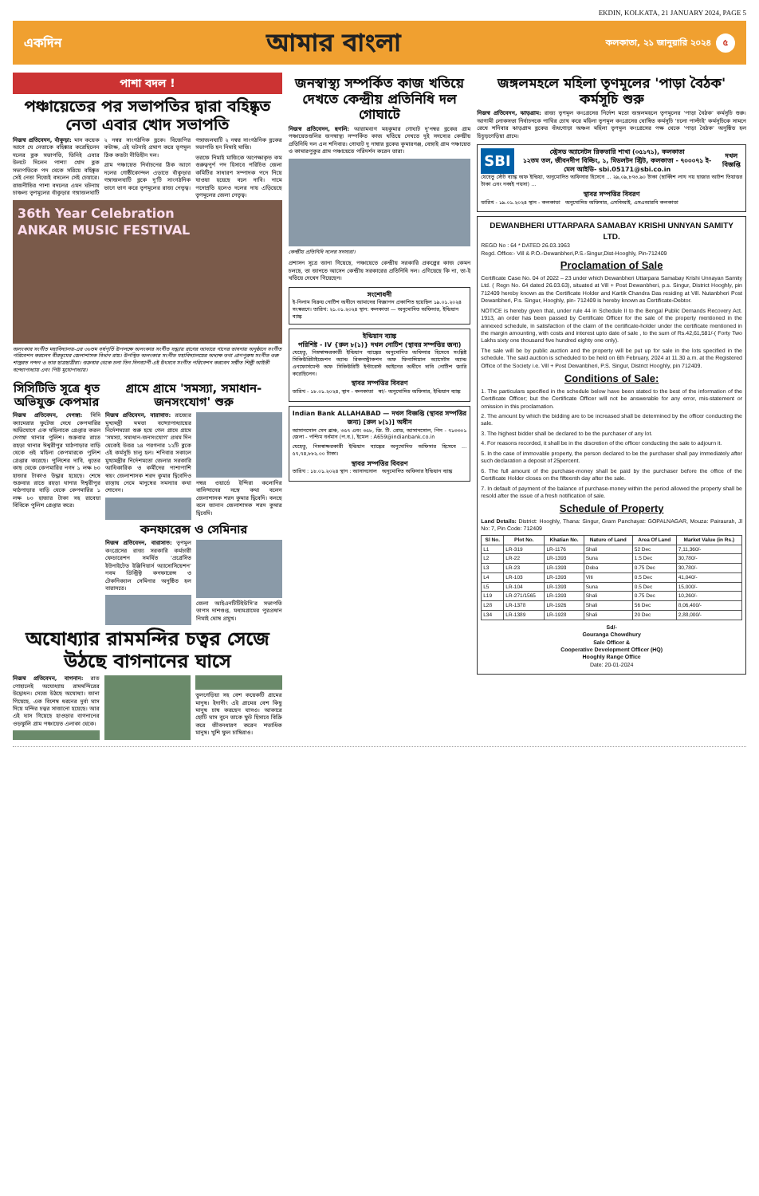EKDIN, KOLKATA, 21 JANUARY 2024, PAGE 5
একদিন
আমার বাংলা
কলকাতা, ২১ জানুয়ারি ২০২৪ ৫
পাশা বদল !
পঞ্চায়েতের পর সভাপতির দ্বারা বহিষ্কৃত নেতা এবার খোদ সভাপতি
নিজস্ব প্রতিবেদন, বাঁকুড়া: মাস কয়েক আগে যে নেতাকে বহিষ্কার করেছিলেন দলের ব্লক সভাপতি, তিনিই এবার উলটে দিলেন পাশা! খোদ ব্লক সভাপতিকে পদ থেকে সরিয়ে বহিষ্কৃত সেই নেতা নিজেই বসলেন সেই চেয়ারে। রাজনীতির পাশা বদলের এমন ঘটনায় চাঞ্চল্য তৃণমূলের বাঁকুড়ার গঙ্গাজলঘাটি ২ নম্বর সাংগঠনিক ব্লকে। বিজেপির কটাক্ষ, এই ঘটনাই প্রমাণ করে তৃণমূল ঠিক কতটা নীতিহীন দল।
গ্রাম পঞ্চায়েত নির্বাচনের ঠিক আগে দলের গোষ্ঠীকোন্দল এড়াতে বাঁকুড়ার গঙ্গাজলঘাটি ব্লকে দু'টি সাংগঠনিক ভাগে ভাগ করে তৃণমূলের রাজ্য নেতৃত্ব। গঙ্গাজলঘাটি ২ নম্বর সাংগঠনিক ব্লকের সভাপতি হন নিমাই মাজি।
তরফে নিমাই মাজিকে অপেক্ষাকৃত কম গুরুত্বপূর্ণ পদ হিসাবে পরিচিত জেলা কমিটির সাধারণ সম্পাদক পদে নিয়ে যাওয়া হয়েছে বলে দাবি। নামে পদোন্নতি হলেও দলের দায় এড়িয়েছে তৃণমূলের জেলা নেতৃত্ব।
36th Year Celebration
ANKAR MUSIC FESTIVAL
অলংকার সংগীত মহাবিদ্যালয়-এর ৩৬তম বর্ষপূর্তি উপলক্ষে অলংকার সংগীত সন্ধ্যায় রাগের আধারে গানের ভাবনায় অনুষ্ঠানে সংগীত পরিবেশন করলেন বীরভূমের জেলাশাসক বিধান রায়। উপস্থিত অলংকার সংগীত মহাবিদ্যালয়ের অধ্যক্ষ তথা প্রাণপুরুষ সংগীত গুরু শাস্ত্ররত নন্দন ও তার ছাত্রছাত্রীরা। শুক্রবার থেকে চলা তিন দিনব্যাপী এই উৎসবে সংগীত পরিবেশন করবেন সঙ্গীত শিল্পী আইভী বন্দ্যোপাধ্যায় এবং পিউ মুখোপাধ্যায়।
সিসিটিভি সূত্রে ধৃত অভিযুক্ত কেপমার
নিজস্ব প্রতিবেদন, দেগঙ্গা: সিসি ক্যামেরার ফুটেজ দেখে কেপমারির অভিযোগে এক মহিলাকে গ্রেপ্তার করল দেগঙ্গা থানার পুলিশ। শুক্রবার রাতে রহড়া থানার ঈশ্বরীপুর মাঠপাড়ার বাড়ি থেকে ওই মহিলা কেপমারকে পুলিশ গ্রেপ্তার করেছে। পুলিশের দাবি, ধৃতের কাছ থেকে কেপমারির নগদ ১ লক্ষ ৮০ হাজার টাকাও উদ্ধার হয়েছে। শেষে শুক্রবার রাতে রহড়া থানার ঈশ্বরীপুর মাঠপাড়ার বাড়ি থেকে কেপমারির ১ লক্ষ ৮০ হাজার টাকা সহ রাবেয়া বিবিকে পুলিশ গ্রেপ্তার করে।
গ্রামে গ্রামে 'সমস্যা, সমাধান-জনসংযোগ' শুরু
নিজস্ব প্রতিবেদন, বারাসাত: রাজ্যের মুখ্যমন্ত্রী মমতা বন্দ্যোপাধ্যায়ের নির্দেশমতো শুরু হয়ে গেল গ্রামে গ্রামে 'সমস্যা, সমাধান-জনসংযোগ' প্রথম দিন থেকেই উত্তর ২৪ পরগনার ২২টি ব্লকে এই কর্মসূচি চালু হল। শনিবার সকালে মুখ্যমন্ত্রীর নির্দেশমতো জেলার সরকারি আধিকারিক ও কর্মীদের পাশাপাশি স্বয়ং জেলাশাসক শরদ কুমার দ্বিবেদিও রাস্তায় নেমে মানুষের সমস্যার কথা শোনেন।
নম্বর ওয়ার্ডে ইন্দিরা কলোনির বাসিন্দাদের সঙ্গে কথা বলেন জেলাশাসক শরদ কুমার দ্বিবেদি। বলছে বলে জানান জেলাশাসক শরদ কুমার দ্বিবেদি।
কনফারেন্স ও সেমিনার
নিজস্ব প্রতিবেদন, বারাসাত: তৃণমূল কংগ্রেসের রাজ্য সরকারি কর্মচারী ফেডারেশন সমর্থিত 'প্রগ্রেসিভ ইউনাইটেড ইঞ্জিনিয়ার্স অ্যাসোসিয়েশন' নবম ডিস্ট্রিক্ট কনফারেন্স ও টেকনিক্যাল সেমিনার অনুষ্ঠিত হল বারাসতে।
জেলা আইএনটিটিইউসি'র সভাপতি তাপস দাশগুপ্ত, মধ্যমগ্রামের পুরপ্রধান নিমাই ঘোষ প্রমুখ।
অযোধ্যার রামমন্দির চত্বর সেজে উঠছে বাগনানের ঘাসে
নিজস্ব প্রতিবেদন, বাগনান: রাত পোহালেই অযোধ্যায় রামমন্দিরের উদ্বোধন। সেজে উঠছে অযোধ্যা। জানা গিয়েছে, এক বিশেষ ধরনের দুর্বা ঘাস দিয়ে মন্দির চত্বর সাজানো হয়েছে। আর এই ঘাস গিয়েছে হাওড়ার বাগনানের ওড়ফুলি গ্রাম পঞ্চায়েত এলাকা থেকে।
ভুলগেড়িয়া সহ বেশ কয়েকটি গ্রামের মানুষ। ইদানীং এই গ্রামের বেশ কিছু মানুষ চাষ করছেন ঘাসও। আকারে ছোটি ঘাস বুনে তাকে ফুট হিসাবে বিক্রি করে জীবনধারণ করেন শতাধিক মানুষ। খুশি ফুল চাষিরাও।
জনস্বাস্থ্য সম্পর্কিত কাজ খতিয়ে দেখতে কেন্দ্রীয় প্রতিনিধি দল গোঘাটে
নিজস্ব প্রতিবেদন, হুগলি: আরামবাগ মহকুমার গোঘাট দু'নম্বর ব্লকের গ্রাম পঞ্চায়েতগুলির জনস্বাস্থ্য সম্পর্কিত কাজ খতিয়ে দেখতে দুই সদস্যের কেন্দ্রীয় প্রতিনিধি দল এল শনিবার। গোঘাট দু নাম্বার ব্লকের কুমারগঞ্জ, বেঙ্গাই গ্রাম পঞ্চায়েত ও কামারপুকুর গ্রাম পঞ্চায়েতে পরিদর্শন করেন তারা।
কেন্দ্রীয় প্রতিনিধি দলের সদস্যরা।
প্রশাসন সূত্রে জানা গিয়েছে, পঞ্চায়েতে কেন্দ্রীয় সরকারি প্রকল্পের কাজ কেমন চলছে, তা জানতে আসেন কেন্দ্রীয় সরকারের প্রতিনিধি দল। এগিয়েছে কি না, তা-ই খতিয়ে দেখেন গিয়েছেন।
সংশোধনী
ই-নিলাম বিক্রয় নোটিশ অধীনে আমাদের বিজ্ঞাপন প্রকাশিত হয়েছিল ১৯.০১.২০২৪ সংস্করণে। তারিখ: ২১.০১.২০২৪ স্থান: কলকাতা — অনুমোদিত অফিসার, ইন্ডিয়ান ব্যাঙ্ক
ইন্ডিয়ান ব্যাঙ্ক
পরিশিষ্ট - IV {রুল ৮(১)} দখল নোটিশ (স্থাবর সম্পত্তির জন্য)
যেহেতু, নিম্নস্বাক্ষরকারী ইন্ডিয়ান ব্যাঙ্কের অনুমোদিত অফিসার হিসেবে সংশ্লিষ্ট সিকিউরিটাইজেশন অ্যান্ড রিকনস্ট্রাকশন অফ ফিনান্সিয়াল অ্যাসেটস অ্যান্ড এনফোর্সমেন্ট অফ সিকিউরিটি ইন্টারেস্ট আইনের অধীনে দাবি নোটিশ জারি করেছিলেন।
স্থাবর সম্পত্তির বিবরণ
তারিখ - ১৮.০১.২০২৪, স্থান - কলকাতা স্বা/- অনুমোদিত অফিসার, ইন্ডিয়ান ব্যাঙ্ক
Indian Bank ALLAHABAD — দখল বিজ্ঞপ্তি (স্থাবর সম্পত্তির জন্য) [রুল ৮(১)] অধীন
আসানসোল মেন ব্রাঞ্চ, ৩৫৭ এবং ৩৫৮, জি. টি. রোড, আসানসোল, পিন - ৭১৩৩০১ জেলা - পশ্চিম বর্ধমান (প.ব.), ইমেল : A659@indianbank.co.in
যেহেতু, নিম্নস্বাক্ষরকারী ইন্ডিয়ান ব্যাঙ্কের অনুমোদিত অফিসার হিসেবে ... ৫৭,৭৪,৮৮২.০০ টাকা।
স্থাবর সম্পত্তির বিবরণ
তারিখ : ১৮.০১.২০২৪ স্থান : আসানসোল অনুমোদিত অফিসার ইন্ডিয়ান ব্যাঙ্ক
জঙ্গলমহলে মহিলা তৃণমূলের 'পাড়া বৈঠক' কর্মসূচি শুরু
নিজস্ব প্রতিবেদন, ঝাড়গ্রাম: রাজ্য তৃণমূল কংগ্রেসের নির্দেশ মতো জঙ্গলমহলে তৃণমূলের 'পাড়া বৈঠক' কর্মসূচি শুরু। আগামী লোকসভা নির্বাচনকে পাখির চোখ করে মহিলা তৃণমূল কংগ্রেসের ঘোষিত কর্মসূচি 'চলো পাল্টাই' কর্মসূচিকে সামনে রেখে শনিবার ঝাড়গ্রাম ব্লকের বাঁধগোড়া অঞ্চল মহিলা তৃণমূল কংগ্রেসের পক্ষ থেকে 'পাড়া বৈঠক' অনুষ্ঠিত হল চিচুড়গেড়িয়া গ্রামে।
SBI
স্ট্রেসড অ্যাসেটস রিকভারি শাখা (০৫১৭১), কলকাতা
১২তম তল, জীবনদীপ বিল্ডিং, ১, মিডলটন স্ট্রিট, কলকাতা - ৭০০০৭১ ই-মেল আইডি- sbi.05171@sbi.co.in
দখল বিজ্ঞপ্তি
যেহেতু স্টেট ব্যাঙ্ক অফ ইন্ডিয়া, অনুমোদিত অফিসার হিসেবে ... ২৯,০৯,৮৭৩.৯০ টাকা (ছাব্বিশ লাখ নয় হাজার আটশ তিয়াত্তর টাকা এবং নব্বই পয়সা) ...
স্থাবর সম্পত্তির বিবরণ
তারিখ - ১৯.০১.২০২৪ স্থান - কলকাতা অনুমোদিত অফিসার, এসবিআই, এসএআরবি কলকাতা
DEWANBHERI UTTARPARA SAMABAY KRISHI UNNYAN SAMITY LTD.
REGD No : 64 * DATED 26.03.1963
Regd. Office:- Vill & P.O.-Dewanbheri,P.S.-Singur,Dist-Hooghly, Pin-712409
Proclamation of Sale
Certificate Case No. 04 of 2022 – 23 under which Dewanbheri Uttarpara Samabay Krishi Unnayan Samity Ltd. ( Regn No. 64 dated 26.03.63), situated at Vill + Post Dewanbheri, p.s. Singur, District Hooghly, pin 712409 hereby known as the Certificate Holder and Kartik Chandra Das residing at Vill. Nutanbheri Post Dewanbheri, P.s. Singur, Hooghly, pin- 712409 is hereby known as Certificate-Debtor.
NOTICE is hereby given that, under rule 44 in Schedule II to the Bengal Public Demands Recovery Act. 1913, an order has been passed by Certificate Officer for the sale of the property mentioned in the annexed schedule, in satisfaction of the claim of the certificate-holder under the certificate mentioned in the margin amounting, with costs and interest upto date of sale , to the sum of Rs.42,61,581/-( Forty Two Lakhs sixty one thousand five hundred eighty one only).
The sale will be by public auction and the property will be put up for sale in the lots specified in the schedule. The said auction is scheduled to be held on 6th February, 2024 at 11.30 a.m. at the Registered Office of the Society i.e. Vill + Post Dewanbheri, P.S. Singur, District Hooghly, pin 712409.
Conditions of Sale:
1. The particulars specified in the schedule below have been stated to the best of the information of the Certificate Officer; but the Certificate Officer will not be answerable for any error, mis-statement or omission in this proclamation.
2. The amount by which the bidding are to be increased shall be determined by the officer conducting the sale.
3. The highest bidder shall be declared to be the purchaser of any lot.
4. For reasons recorded, it shall be in the discretion of the officer conducting the sale to adjourn it.
5. In the case of immovable property, the person declared to be the purchaser shall pay immediately after such declaration a deposit of 25percent.
6. The full amount of the purchase-money shall be paid by the purchaser before the office of the Certificate Holder closes on the fifteenth day after the sale.
7. In default of payment of the balance of purchase-money within the period allowed the property shall be resold after the issue of a fresh notification of sale.
Schedule of Property
Land Details: District: Hooghly, Thana: Singur, Gram Panchayat: GOPALNAGAR, Mouza: Pairaurah, Jl No: 7, Pin Code: 712409
| Sl No. | Plot No. | Khatian No. | Nature of Land | Area Of Land | Market Value (in Rs.) |
| --- | --- | --- | --- | --- | --- |
| L1 | LR-319 | LR-1176 | Shali | 52 Dec | 7,11,360/- |
| L2 | LR-22 | LR-1393 | Suna | 1.5 Dec | 30,780/- |
| L3 | LR-23 | LR-1393 | Doba | 0.75 Dec | 30,780/- |
| L4 | LR-103 | LR-1393 | Viti | 0.5 Dec | 41,040/- |
| L5 | LR-104 | LR-1393 | Suna | 0.5 Dec | 15,000/- |
| L19 | LR-271/1565 | LR-1393 | Shali | 0.75 Dec | 10,260/- |
| L28 | LR-1378 | LR-1926 | Shali | 56 Dec | 8,06,400/- |
| L34 | LR-1389 | LR-1928 | Shali | 20 Dec | 2,88,000/- |
Sd/-
Gouranga Chowdhury
Sale Officer &
Cooperative Development Officer (HQ)
Hooghly Range Office
Date: 20-01-2024